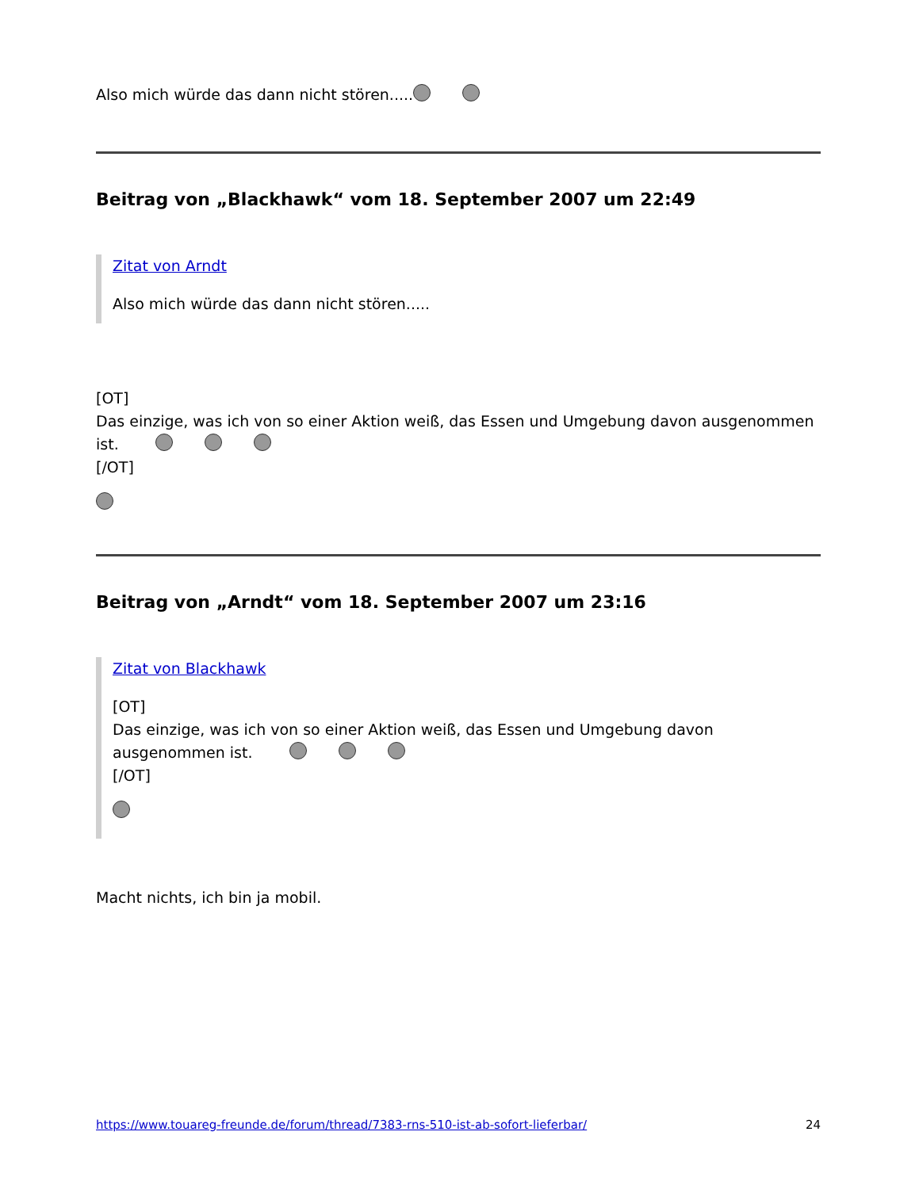Also mich würde das dann nicht stören.....
Beitrag von „Blackhawk“ vom 18. September 2007 um 22:49
Zitat von Arndt
Also mich würde das dann nicht stören.....
[OT]
Das einzige, was ich von so einer Aktion weiß, das Essen und Umgebung davon ausgenommen ist.
[/OT]
Beitrag von „Arndt“ vom 18. September 2007 um 23:16
Zitat von Blackhawk
[OT]
Das einzige, was ich von so einer Aktion weiß, das Essen und Umgebung davon ausgenommen ist.
[/OT]
Macht nichts, ich bin ja mobil.
https://www.touareg-freunde.de/forum/thread/7383-rns-510-ist-ab-sofort-lieferbar/ 24